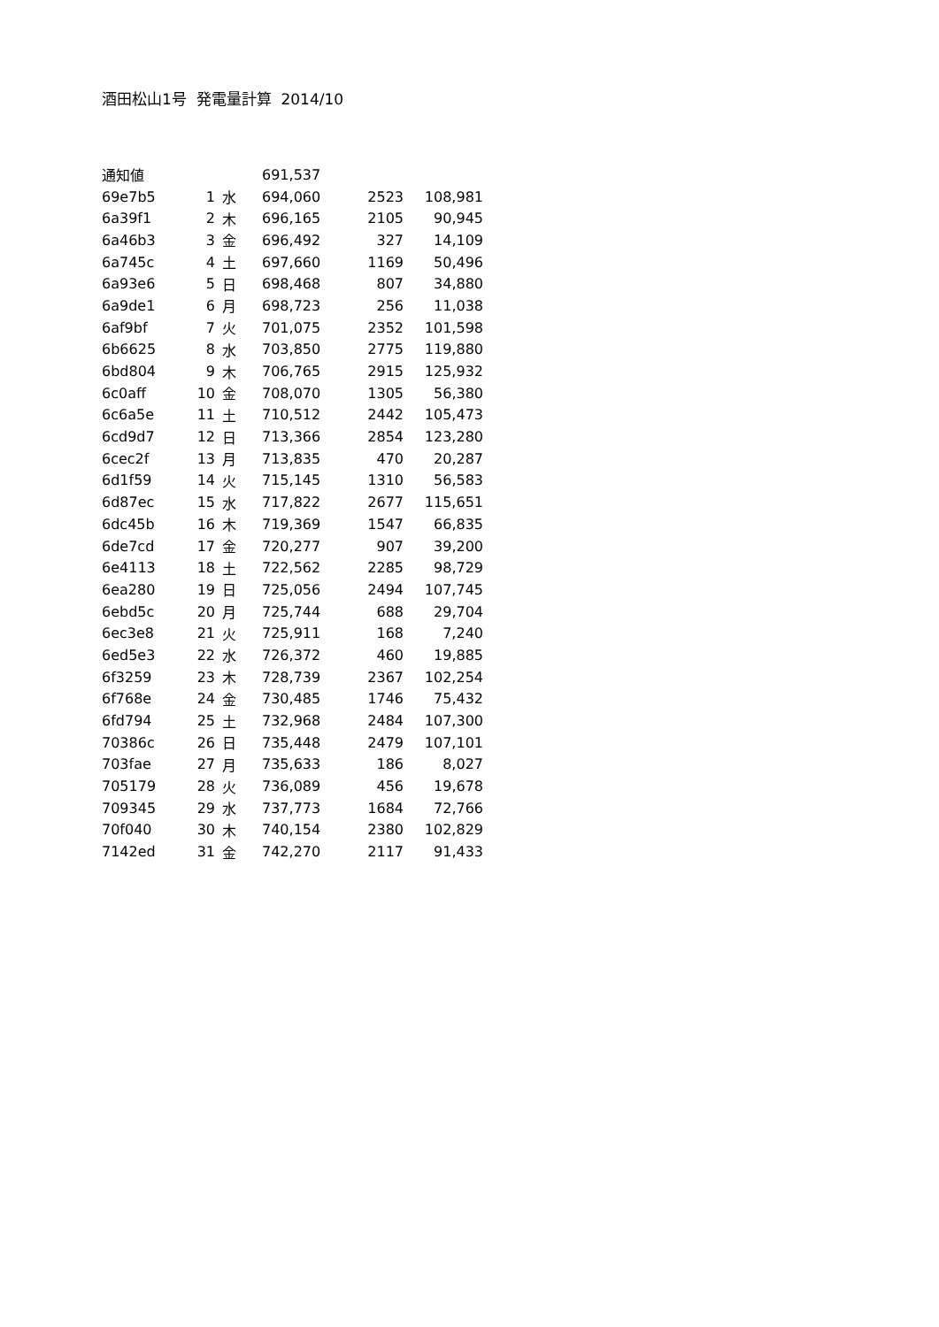酒田松山1号 発電量計算 2014/10
| 通知値 | | | 691,537 | | |
| 69e7b5 | 1 | 水 | 694,060 | 2523 | 108,981 |
| 6a39f1 | 2 | 木 | 696,165 | 2105 | 90,945 |
| 6a46b3 | 3 | 金 | 696,492 | 327 | 14,109 |
| 6a745c | 4 | 土 | 697,660 | 1169 | 50,496 |
| 6a93e6 | 5 | 日 | 698,468 | 807 | 34,880 |
| 6a9de1 | 6 | 月 | 698,723 | 256 | 11,038 |
| 6af9bf | 7 | 火 | 701,075 | 2352 | 101,598 |
| 6b6625 | 8 | 水 | 703,850 | 2775 | 119,880 |
| 6bd804 | 9 | 木 | 706,765 | 2915 | 125,932 |
| 6c0aff | 10 | 金 | 708,070 | 1305 | 56,380 |
| 6c6a5e | 11 | 土 | 710,512 | 2442 | 105,473 |
| 6cd9d7 | 12 | 日 | 713,366 | 2854 | 123,280 |
| 6cec2f | 13 | 月 | 713,835 | 470 | 20,287 |
| 6d1f59 | 14 | 火 | 715,145 | 1310 | 56,583 |
| 6d87ec | 15 | 水 | 717,822 | 2677 | 115,651 |
| 6dc45b | 16 | 木 | 719,369 | 1547 | 66,835 |
| 6de7cd | 17 | 金 | 720,277 | 907 | 39,200 |
| 6e4113 | 18 | 土 | 722,562 | 2285 | 98,729 |
| 6ea280 | 19 | 日 | 725,056 | 2494 | 107,745 |
| 6ebd5c | 20 | 月 | 725,744 | 688 | 29,704 |
| 6ec3e8 | 21 | 火 | 725,911 | 168 | 7,240 |
| 6ed5e3 | 22 | 水 | 726,372 | 460 | 19,885 |
| 6f3259 | 23 | 木 | 728,739 | 2367 | 102,254 |
| 6f768e | 24 | 金 | 730,485 | 1746 | 75,432 |
| 6fd794 | 25 | 土 | 732,968 | 2484 | 107,300 |
| 70386c | 26 | 日 | 735,448 | 2479 | 107,101 |
| 703fae | 27 | 月 | 735,633 | 186 | 8,027 |
| 705179 | 28 | 火 | 736,089 | 456 | 19,678 |
| 709345 | 29 | 水 | 737,773 | 1684 | 72,766 |
| 70f040 | 30 | 木 | 740,154 | 2380 | 102,829 |
| 7142ed | 31 | 金 | 742,270 | 2117 | 91,433 |